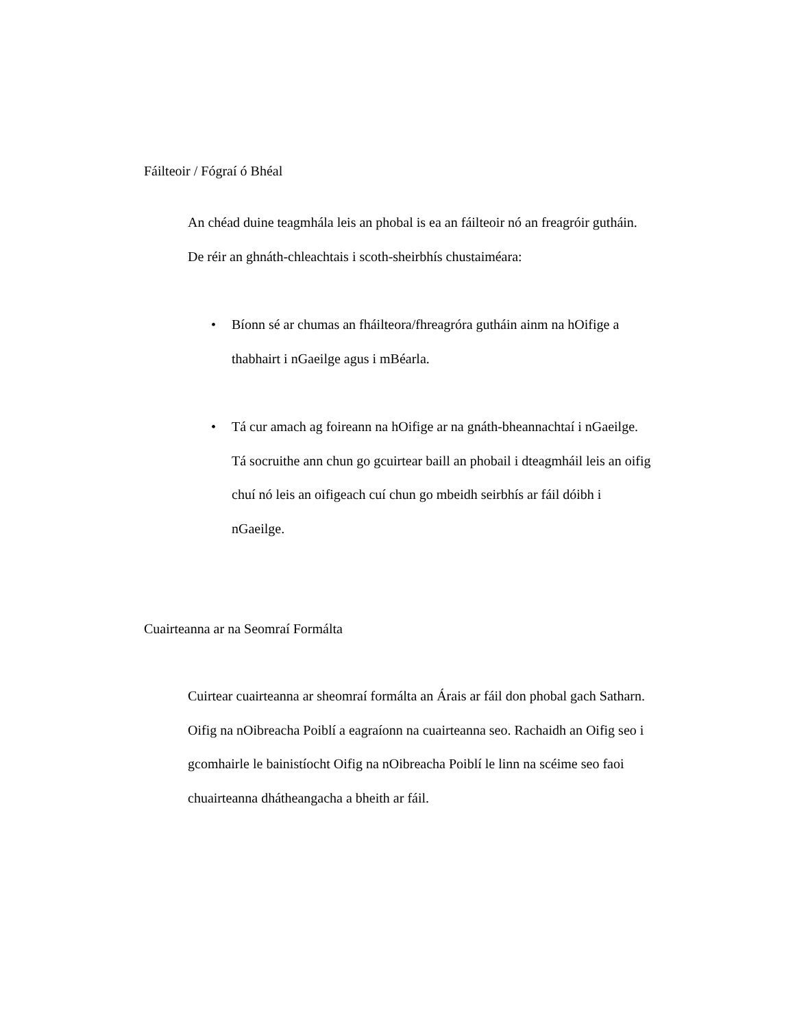Fáilteoir / Fógraí ó Bhéal
An chéad duine teagmhála leis an phobal is ea an fáilteoir nó an freagróir guthái­n. De réir an ghnáth-chleachtais i scoth-sheirbhís chustaiméara:
• Bíonn sé ar chumas an fháilteora/fhreagróra gutháin ainm na hOifige a thabhairt i nGaeilge agus i mBéarla.
• Tá cur amach ag foireann na hOifige ar na gnáth-bheannachtaí i nGaeilge. Tá socruithe ann chun go gcuirtear baill an phobail i dteagmháil leis an oifig chuí nó leis an oifigeach cuí chun go mbeidh seirbhís ar fáil dóibh i nGaeilge.
Cuairteanna ar na Seomraí Formálta
Cuirtear cuairteanna ar sheomraí formálta an Árais ar fáil don phobal gach Satharn. Oifig na nOibreacha Poiblí a eagraíonn na cuairteanna seo. Rachaidh an Oifig seo i gcomhairle le bainistíocht Oifig na nOibreacha Poiblí le linn na scéime seo faoi chuairteanna dhátheangacha a bheith ar fáil.